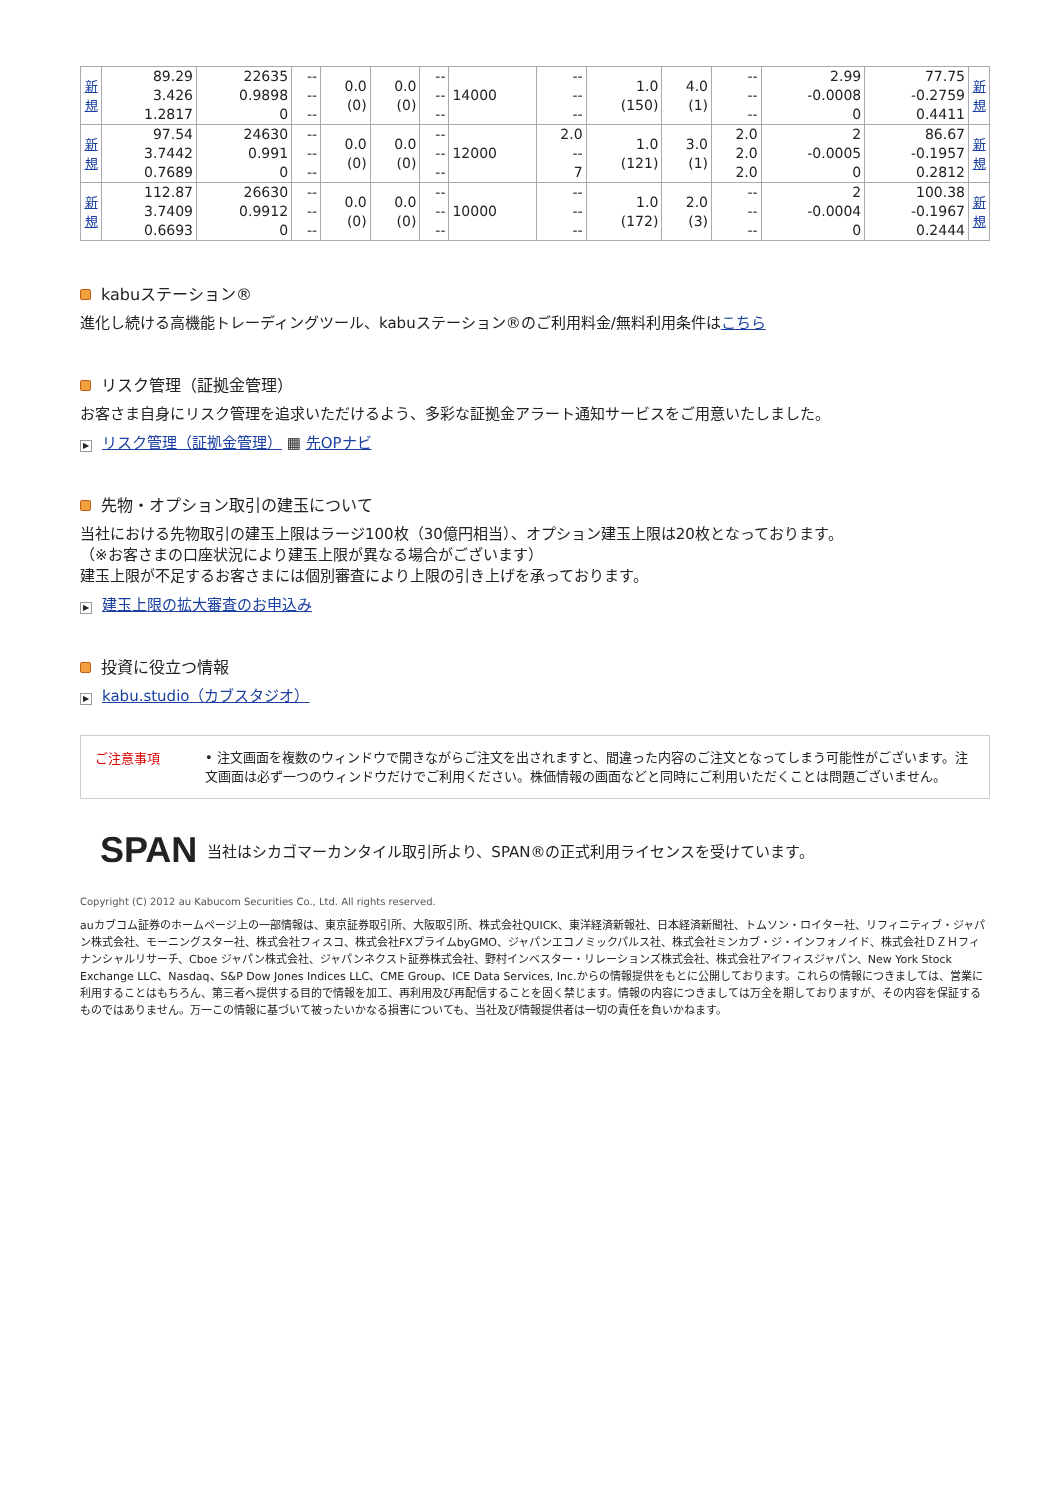| 新規 | 89.29 3.426 1.2817 | 22635 0.9898 0 | -- -- -- | 0.0 (0) | 0.0 (0) | -- -- -- | 14000 | -- -- -- | 1.0 (150) | 4.0 (1) | -- -- -- | 2.99 -0.0008 0 | 77.75 -0.2759 0.4411 | 新規 |
| 新規 | 97.54 3.7442 0.7689 | 24630 0.991 0 | -- -- -- | 0.0 (0) | 0.0 (0) | -- -- -- | 12000 | 2.0 -- 7 | 1.0 (121) | 3.0 (1) | 2.0 2.0 2.0 | 2 -0.0005 0 | 86.67 -0.1957 0.2812 | 新規 |
| 新規 | 112.87 3.7409 0.6693 | 26630 0.9912 0 | -- -- -- | 0.0 (0) | 0.0 (0) | -- -- -- | 10000 | -- -- -- | 1.0 (172) | 2.0 (3) | -- -- -- | 2 -0.0004 0 | 100.38 -0.1967 0.2444 | 新規 |
kabuステーション®
進化し続ける高機能トレーディングツール、kabuステーション®のご利用料金/無料利用条件はこちら
リスク管理（証拠金管理）
お客さま自身にリスク管理を追求いただけるよう、多彩な証拠金アラート通知サービスをご用意いたしました。
▶ リスク管理（証拠金管理） ▦ 先OPナビ
先物・オプション取引の建玉について
当社における先物取引の建玉上限はラージ100枚（30億円相当）、オプション建玉上限は20枚となっております。
（※お客さまの口座状況により建玉上限が異なる場合がございます）
建玉上限が不足するお客さまには個別審査により上限の引き上げを承っております。
▶ 建玉上限の拡大審査のお申込み
投資に役立つ情報
▶ kabu.studio（カブスタジオ）
ご注意事項
• 注文画面を複数のウィンドウで開きながらご注文を出されますと、間違った内容のご注文となってしまう可能性がございます。注文画面は必ず一つのウィンドウだけでご利用ください。株価情報の画面などと同時にご利用いただくことは問題ございません。
SPAN 当社はシカゴマーカンタイル取引所より、SPAN®の正式利用ライセンスを受けています。
Copyright (C) 2012 au Kabucom Securities Co., Ltd. All rights reserved.
auカブコム証券のホームページ上の一部情報は、東京証券取引所、大阪取引所、株式会社QUICK、東洋経済新報社、日本経済新聞社、トムソン・ロイター社、リフィニティブ・ジャパン株式会社、モーニングスター社、株式会社フィスコ、株式会社FXプライムbyGMO、ジャパンエコノミックパルス社、株式会社ミンカブ・ジ・インフォノイド、株式会社ＤＺＨフィナンシャルリサーチ、Cboe ジャパン株式会社、ジャパンネクスト証券株式会社、野村インベスター・リレーションズ株式会社、株式会社アイフィスジャパン、New York Stock Exchange LLC、Nasdaq、S&P Dow Jones Indices LLC、CME Group、ICE Data Services, Inc.からの情報提供をもとに公開しております。これらの情報につきましては、営業に利用することはもちろん、第三者へ提供する目的で情報を加工、再利用及び再配信することを固く禁じます。情報の内容につきましては万全を期しておりますが、その内容を保証するものではありません。万一この情報に基づいて被ったいかなる損害についても、当社及び情報提供者は一切の責任を負いかねます。